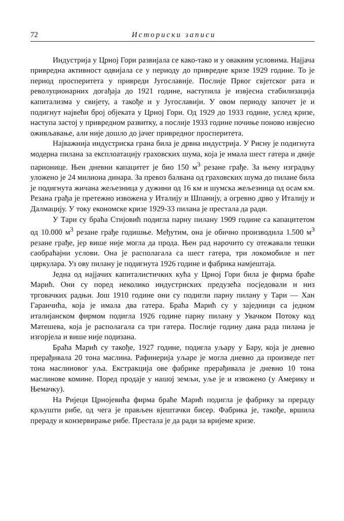72 Историски записи
Индустрија у Црној Гори развијала се како-тако и у оваквим условима. Најјача привредна активност одвијала се у периоду до привредне кризе 1929 године. То је период просперитета у привреди Југославије. Послије Првог свјетског рата и револуционарних догађаја до 1921 године, наступила је извјесна стабилизација капитализма у свијету, а такође и у Југославији. У овом периоду започет је и подигнут највећи број објеката у Црној Гори. Од 1929 до 1933 године, услед кризе, наступа застој у привредном развитку, а послије 1933 године почиње поново извјесно оживљавање, али није дошло до јачег привредног просперитета.
Најважнија индустриска грана била је дрвна индустрија. У Рисну је подигнута модерна пилана за експлоатацију граховских шума, која је имала шест гатера и двије парионице. Њен дневни капацитет је био 150 м<sup>3</sup> резане грађе. За њену изградњу уложено је 24 милиона динара. За превоз балвана од граховских шума до пилане била је подигнута жичана жељезница у дужини од 16 км и шумска жељезница од осам км. Резана грађа је претежно извожена у Италију и Шпанију, а огревно дрво у Италију и Далмацију. У току економске кризе 1929-33 пилана је престала да ради.
У Тари су браћа Стијовић подигла парну пилану 1909 године са капацитетом од 10.000 м<sup>3</sup> резане грађе годишње. Међутим, она је обично производила 1.500 м<sup>3</sup> резане грађе, јер више није могла да прода. Њен рад нарочито су отежавали тешки саобраћајни услови. Она је располагала са шест гатера, три локомобиле и пет циркулара. Уз ову пилану је подигнута 1926 године и фабрика намјештаја.
Једна од најјачих капиталистичких кућа у Црној Гори била је фирма браће Марић. Они су поред неколико индустриских предузећа посједовали и низ трговачких радњи. Још 1910 године они су подигли парну пилану у Тари — Хан Гаранчића, која је имала два гатера. Браћа Марић су у заједници са једном италијанском фирмом подигла 1926 године парну пилану у Увачком Потоку код Матешева, која је располагала са три гатера. Послије годину дана рада пилана је изгорјела и више није подизана.
Браћа Марић су такође, 1927 године, подигла уљару у Бару, која је дневно прерађивала 20 тона маслина. Рафинерија уљаре је могла дневно да произведе пет тона маслиновог уља. Екстракција ове фабрике прерађивала је дневно 10 тона маслинове комине. Поред продаје у нашој земљи, уље је и извожено (у Америку и Њемачку).
На Ријеци Црнојевића фирма браће Марић подигла је фабрику за прераду крљушти рибе, од чега је прављен вјештачки бисер. Фабрика је, такође, вршила прераду и конзервирање рибе. Престала је да ради за вријеме кризе.